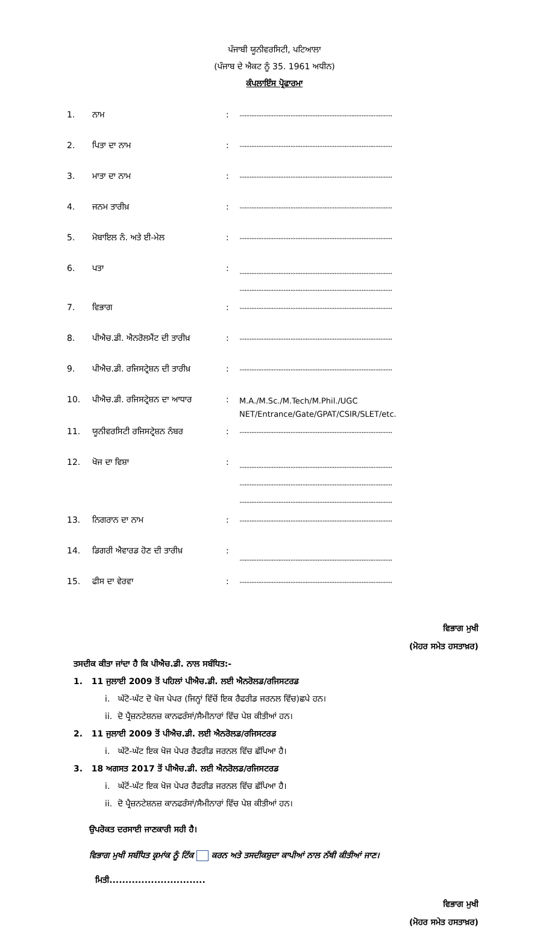ਪੰਜਾਬੀ ਯੂਨੀਵਰਸਿਟੀ, ਪਟਿਆਲਾ
(ਪੰਜਾਬ ਦੇ ਐਕਟ ਨੂੰ 35. 1961 ਅਧੀਨ)
ਕੰਪਲਾਇੰਸ ਪ੍ਰੋਫਾਰਮਾ
| 1. | ਨਾਮ | : | .......................................................................................... |
| 2. | ਪਿਤਾ ਦਾ ਨਾਮ | : | .......................................................................................... |
| 3. | ਮਾਤਾ ਦਾ ਨਾਮ | : | .......................................................................................... |
| 4. | ਜਨਮ ਤਾਰੀਖ਼ | : | .......................................................................................... |
| 5. | ਮੋਬਾਇਲ ਨੰ. ਅਤੇ ਈ-ਮੇਲ | : | .......................................................................................... |
| 6. | ਪਤਾ | : | .......................................................................................... .......................................................................................... |
| 7. | ਵਿਭਾਗ | : | .......................................................................................... |
| 8. | ਪੀਐਚ.ਡੀ. ਐਨਰੋਲਮੈਂਟ ਦੀ ਤਾਰੀਖ਼ | : | .......................................................................................... |
| 9. | ਪੀਐਚ.ਡੀ. ਰਜਿਸਟ੍ਰੇਸ਼ਨ ਦੀ ਤਾਰੀਖ਼ | : | .......................................................................................... |
| 10. | ਪੀਐਚ.ਡੀ. ਰਜਿਸਟ੍ਰੇਸ਼ਨ ਦਾ ਆਧਾਰ | : | M.A./M.Sc./M.Tech/M.Phil./UGC NET/Entrance/Gate/GPAT/CSIR/SLET/etc. |
| 11. | ਯੂਨੀਵਰਸਿਟੀ ਰਜਿਸਟ੍ਰੇਸ਼ਨ ਨੰਬਰ | : | .......................................................................................... |
| 12. | ਖੋਜ ਦਾ ਵਿਸ਼ਾ | : | .......................................................................................... .......................................................................................... .......................................................................................... |
| 13. | ਨਿਗਰਾਨ ਦਾ ਨਾਮ | : | .......................................................................................... |
| 14. | ਡਿਗਰੀ ਐਵਾਰਡ ਹੋਣ ਦੀ ਤਾਰੀਖ਼ | : | .......................................................................................... |
| 15. | ਫੀਸ ਦਾ ਵੇਰਵਾ | : | .......................................................................................... |
ਵਿਭਾਗ ਮੁਖੀ
(ਮੋਹਰ ਸਮੇਤ ਹਸਤਾਖ਼ਰ)
ਤਸਦੀਕ ਕੀਤਾ ਜਾਂਦਾ ਹੈ ਕਿ ਪੀਐਚ.ਡੀ. ਨਾਲ ਸਬੰਧਿਤ:-
1. 11 ਜੁਲਾਈ 2009 ਤੋਂ ਪਹਿਲਾਂ ਪੀਐਚ.ਡੀ. ਲਈ ਐਨਰੋਲਡ/ਰਜਿਸਟਰਡ
i. ਘੱਟੋ-ਘੱਟ ਦੋ ਖੋਜ ਪੇਪਰ (ਜਿਨ੍ਹਾਂ ਵਿੱਚੋਂ ਇਕ ਰੈਫਰੀਡ ਜਰਨਲ ਵਿੱਚ)ਛਪੇ ਹਨ।
ii. ਦੋ ਪ੍ਰੈਜ਼ਨਟੇਸ਼ਨਜ਼ ਕਾਨਫਰੰਸਾਂ/ਸੈਮੀਨਾਰਾਂ ਵਿੱਚ ਪੇਸ਼ ਕੀਤੀਆਂ ਹਨ।
2. 11 ਜੁਲਾਈ 2009 ਤੋਂ ਪੀਐਚ.ਡੀ. ਲਈ ਐਨਰੋਲਡ/ਰਜਿਸਟਰਡ
i. ਘੱਟੋ-ਘੱਟ ਇਕ ਖੋਜ ਪੇਪਰ ਰੈਫਰੀਡ ਜਰਨਲ ਵਿੱਚ ਛੱਪਿਆ ਹੈ।
3. 18 ਅਗਸਤ 2017 ਤੋਂ ਪੀਐਚ.ਡੀ. ਲਈ ਐਨਰੋਲਡ/ਰਜਿਸਟਰਡ
i. ਘੱਟੋਂ-ਘੱਟ ਇਕ ਖੋਜ ਪੇਪਰ ਰੈਫਰੀਡ ਜਰਨਲ ਵਿੱਚ ਛੱਪਿਆ ਹੈ।
ii. ਦੋ ਪ੍ਰੈਜ਼ਨਟੇਸ਼ਨਜ਼ ਕਾਨਫਰੰਸਾਂ/ਸੈਮੀਨਾਰਾਂ ਵਿੱਚ ਪੇਸ਼ ਕੀਤੀਆਂ ਹਨ।
ਉਪਰੋਕਤ ਦਰਸਾਈ ਜਾਣਕਾਰੀ ਸਹੀ ਹੈ।
ਵਿਭਾਗ ਮੁਖੀ ਸਬੰਧਿਤ ਕ੍ਰਮਾਂਕ ਨੂੰ ਟਿੱਕ ਕਰਨ ਅਤੇ ਤਸਦੀਕਸ਼ੁਦਾ ਕਾਪੀਆਂ ਨਾਲ ਨੱਥੀ ਕੀਤੀਆਂ ਜਾਣ।
ਮਿਤੀ..............................
ਵਿਭਾਗ ਮੁਖੀ
(ਮੋਹਰ ਸਮੇਤ ਹਸਤਾਖ਼ਰ)